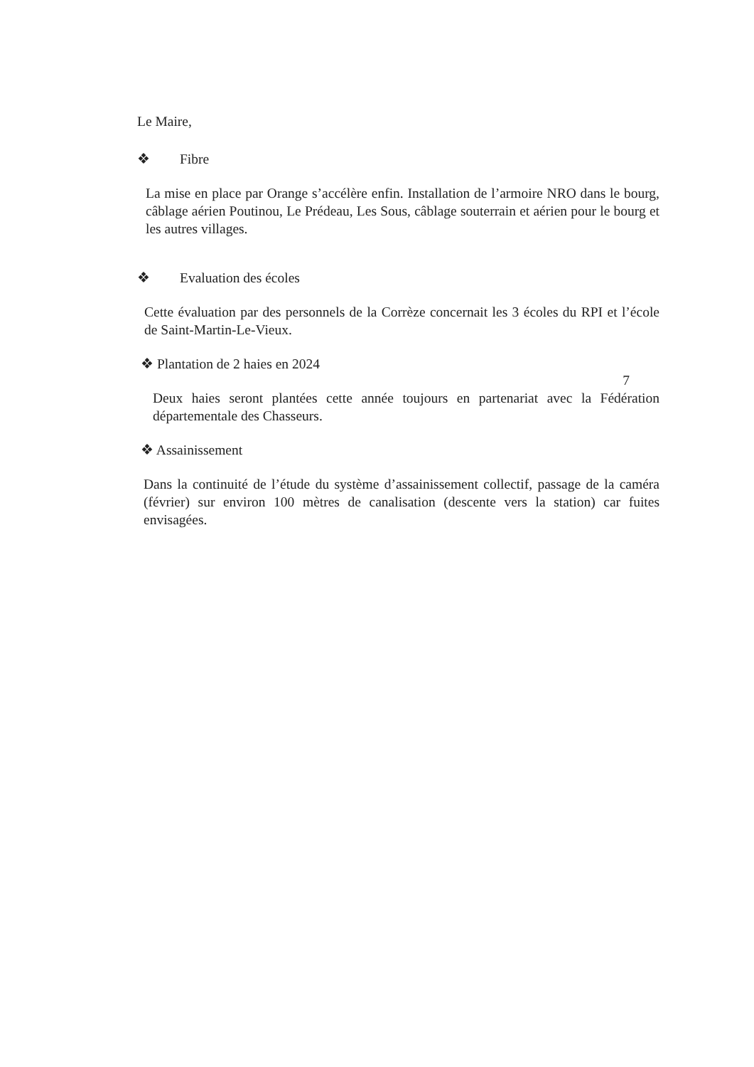Le Maire,
❖ Fibre
La mise en place par Orange s’accélère enfin. Installation de l’armoire NRO dans le bourg, câblage aérien Poutinou, Le Prédeau, Les Sous, câblage souterrain et aérien pour le bourg et les autres villages.
❖ Evaluation des écoles
Cette évaluation par des personnels de la Corrèze concernait les 3 écoles du RPI et l’école de Saint-Martin-Le-Vieux.
❖ Plantation de 2 haies en 2024
7
Deux haies seront plantées cette année toujours en partenariat avec la Fédération départementale des Chasseurs.
❖ Assainissement
Dans la continuité de l’étude du système d’assainissement collectif, passage de la caméra (février) sur environ 100 mètres de canalisation (descente vers la station) car fuites envisagées.